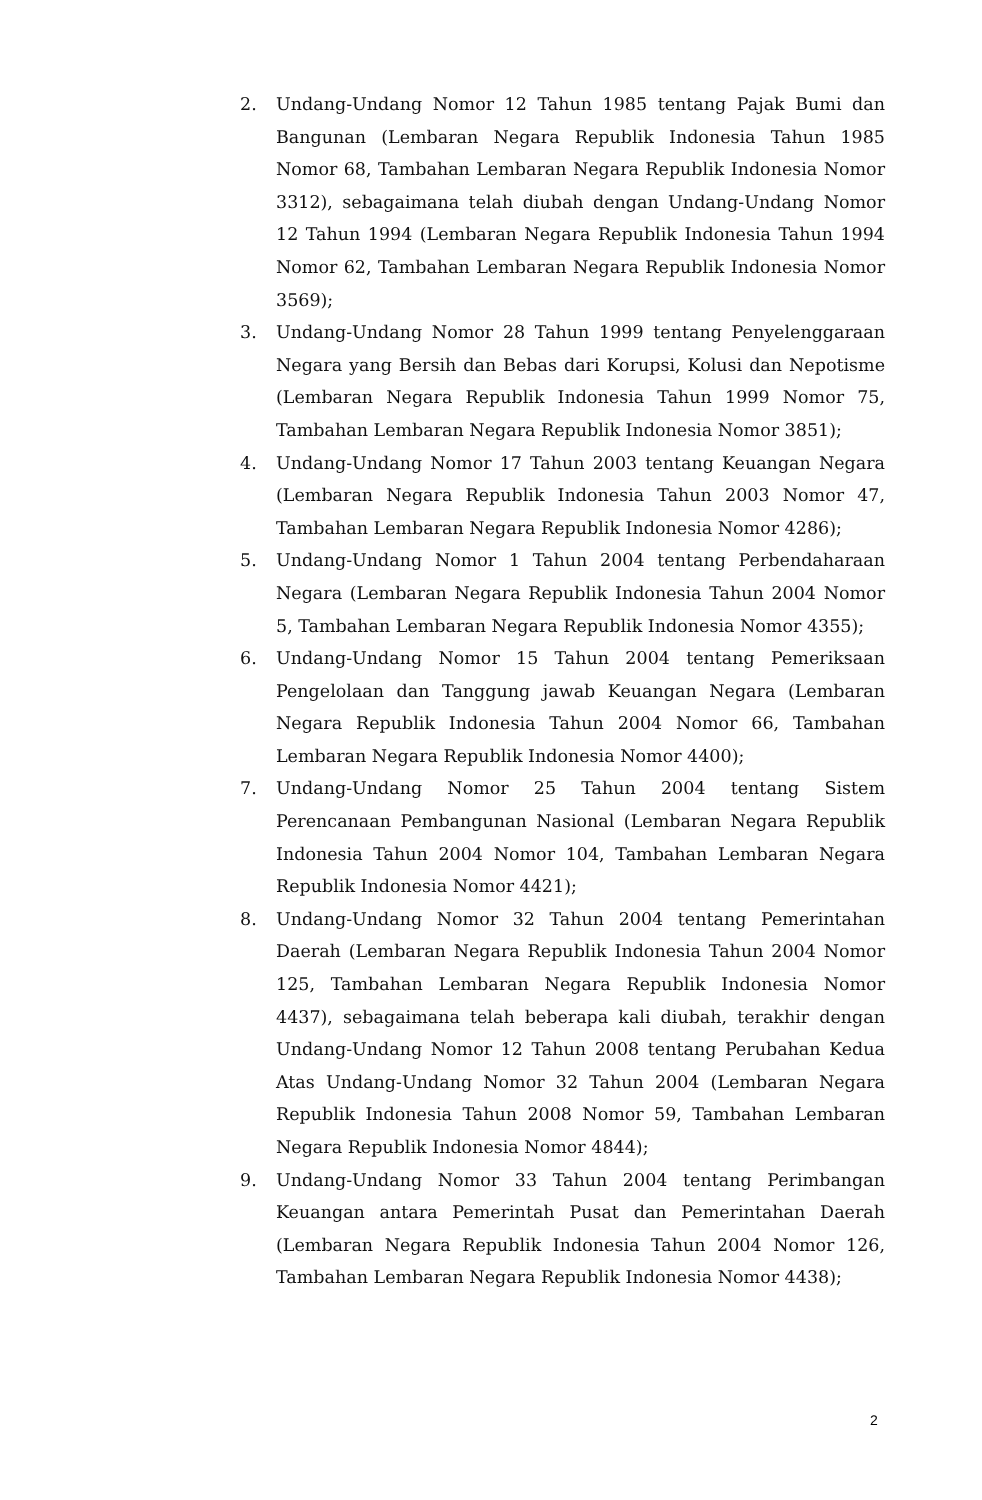2. Undang-Undang Nomor 12 Tahun 1985 tentang Pajak Bumi dan Bangunan (Lembaran Negara Republik Indonesia Tahun 1985 Nomor 68, Tambahan Lembaran Negara Republik Indonesia Nomor 3312), sebagaimana telah diubah dengan Undang-Undang Nomor 12 Tahun 1994 (Lembaran Negara Republik Indonesia Tahun 1994 Nomor 62, Tambahan Lembaran Negara Republik Indonesia Nomor 3569);
3. Undang-Undang Nomor 28 Tahun 1999 tentang Penyelenggaraan Negara yang Bersih dan Bebas dari Korupsi, Kolusi dan Nepotisme (Lembaran Negara Republik Indonesia Tahun 1999 Nomor 75, Tambahan Lembaran Negara Republik Indonesia Nomor 3851);
4. Undang-Undang Nomor 17 Tahun 2003 tentang Keuangan Negara (Lembaran Negara Republik Indonesia Tahun 2003 Nomor 47, Tambahan Lembaran Negara Republik Indonesia Nomor 4286);
5. Undang-Undang Nomor 1 Tahun 2004 tentang Perbendaharaan Negara (Lembaran Negara Republik Indonesia Tahun 2004 Nomor 5, Tambahan Lembaran Negara Republik Indonesia Nomor 4355);
6. Undang-Undang Nomor 15 Tahun 2004 tentang Pemeriksaan Pengelolaan dan Tanggung jawab Keuangan Negara (Lembaran Negara Republik Indonesia Tahun 2004 Nomor 66, Tambahan Lembaran Negara Republik Indonesia Nomor 4400);
7. Undang-Undang Nomor 25 Tahun 2004 tentang Sistem Perencanaan Pembangunan Nasional (Lembaran Negara Republik Indonesia Tahun 2004 Nomor 104, Tambahan Lembaran Negara Republik Indonesia Nomor 4421);
8. Undang-Undang Nomor 32 Tahun 2004 tentang Pemerintahan Daerah (Lembaran Negara Republik Indonesia Tahun 2004 Nomor 125, Tambahan Lembaran Negara Republik Indonesia Nomor 4437), sebagaimana telah beberapa kali diubah, terakhir dengan Undang-Undang Nomor 12 Tahun 2008 tentang Perubahan Kedua Atas Undang-Undang Nomor 32 Tahun 2004 (Lembaran Negara Republik Indonesia Tahun 2008 Nomor 59, Tambahan Lembaran Negara Republik Indonesia Nomor 4844);
9. Undang-Undang Nomor 33 Tahun 2004 tentang Perimbangan Keuangan antara Pemerintah Pusat dan Pemerintahan Daerah (Lembaran Negara Republik Indonesia Tahun 2004 Nomor 126, Tambahan Lembaran Negara Republik Indonesia Nomor 4438);
2